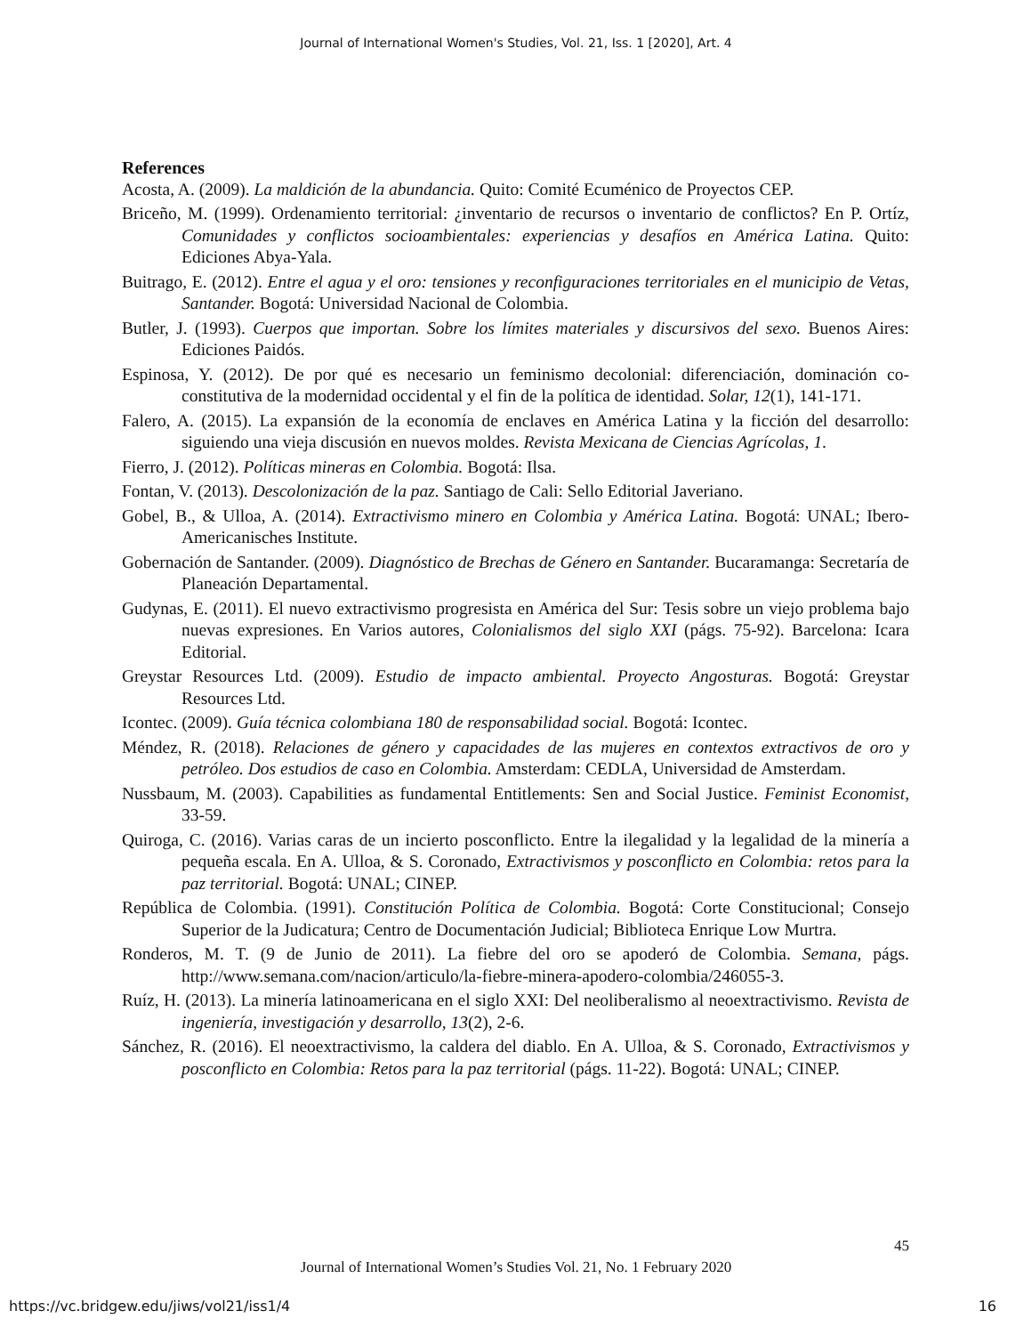Journal of International Women's Studies, Vol. 21, Iss. 1 [2020], Art. 4
References
Acosta, A. (2009). La maldición de la abundancia. Quito: Comité Ecuménico de Proyectos CEP.
Briceño, M. (1999). Ordenamiento territorial: ¿inventario de recursos o inventario de conflictos? En P. Ortíz, Comunidades y conflictos socioambientales: experiencias y desafíos en América Latina. Quito: Ediciones Abya-Yala.
Buitrago, E. (2012). Entre el agua y el oro: tensiones y reconfiguraciones territoriales en el municipio de Vetas, Santander. Bogotá: Universidad Nacional de Colombia.
Butler, J. (1993). Cuerpos que importan. Sobre los límites materiales y discursivos del sexo. Buenos Aires: Ediciones Paidós.
Espinosa, Y. (2012). De por qué es necesario un feminismo decolonial: diferenciación, dominación co-constitutiva de la modernidad occidental y el fin de la política de identidad. Solar, 12(1), 141-171.
Falero, A. (2015). La expansión de la economía de enclaves en América Latina y la ficción del desarrollo: siguiendo una vieja discusión en nuevos moldes. Revista Mexicana de Ciencias Agrícolas, 1.
Fierro, J. (2012). Políticas mineras en Colombia. Bogotá: Ilsa.
Fontan, V. (2013). Descolonización de la paz. Santiago de Cali: Sello Editorial Javeriano.
Gobel, B., & Ulloa, A. (2014). Extractivismo minero en Colombia y América Latina. Bogotá: UNAL; Ibero-Americanisches Institute.
Gobernación de Santander. (2009). Diagnóstico de Brechas de Género en Santander. Bucaramanga: Secretaría de Planeación Departamental.
Gudynas, E. (2011). El nuevo extractivismo progresista en América del Sur: Tesis sobre un viejo problema bajo nuevas expresiones. En Varios autores, Colonialismos del siglo XXI (págs. 75-92). Barcelona: Icara Editorial.
Greystar Resources Ltd. (2009). Estudio de impacto ambiental. Proyecto Angosturas. Bogotá: Greystar Resources Ltd.
Icontec. (2009). Guía técnica colombiana 180 de responsabilidad social. Bogotá: Icontec.
Méndez, R. (2018). Relaciones de género y capacidades de las mujeres en contextos extractivos de oro y petróleo. Dos estudios de caso en Colombia. Amsterdam: CEDLA, Universidad de Amsterdam.
Nussbaum, M. (2003). Capabilities as fundamental Entitlements: Sen and Social Justice. Feminist Economist, 33-59.
Quiroga, C. (2016). Varias caras de un incierto posconflicto. Entre la ilegalidad y la legalidad de la minería a pequeña escala. En A. Ulloa, & S. Coronado, Extractivismos y posconflicto en Colombia: retos para la paz territorial. Bogotá: UNAL; CINEP.
República de Colombia. (1991). Constitución Política de Colombia. Bogotá: Corte Constitucional; Consejo Superior de la Judicatura; Centro de Documentación Judicial; Biblioteca Enrique Low Murtra.
Ronderos, M. T. (9 de Junio de 2011). La fiebre del oro se apoderó de Colombia. Semana, págs. http://www.semana.com/nacion/articulo/la-fiebre-minera-apodero-colombia/246055-3.
Ruíz, H. (2013). La minería latinoamericana en el siglo XXI: Del neoliberalismo al neoextractivismo. Revista de ingeniería, investigación y desarrollo, 13(2), 2-6.
Sánchez, R. (2016). El neoextractivismo, la caldera del diablo. En A. Ulloa, & S. Coronado, Extractivismos y posconflicto en Colombia: Retos para la paz territorial (págs. 11-22). Bogotá: UNAL; CINEP.
45
Journal of International Women’s Studies Vol. 21, No. 1 February 2020
https://vc.bridgew.edu/jiws/vol21/iss1/4
16